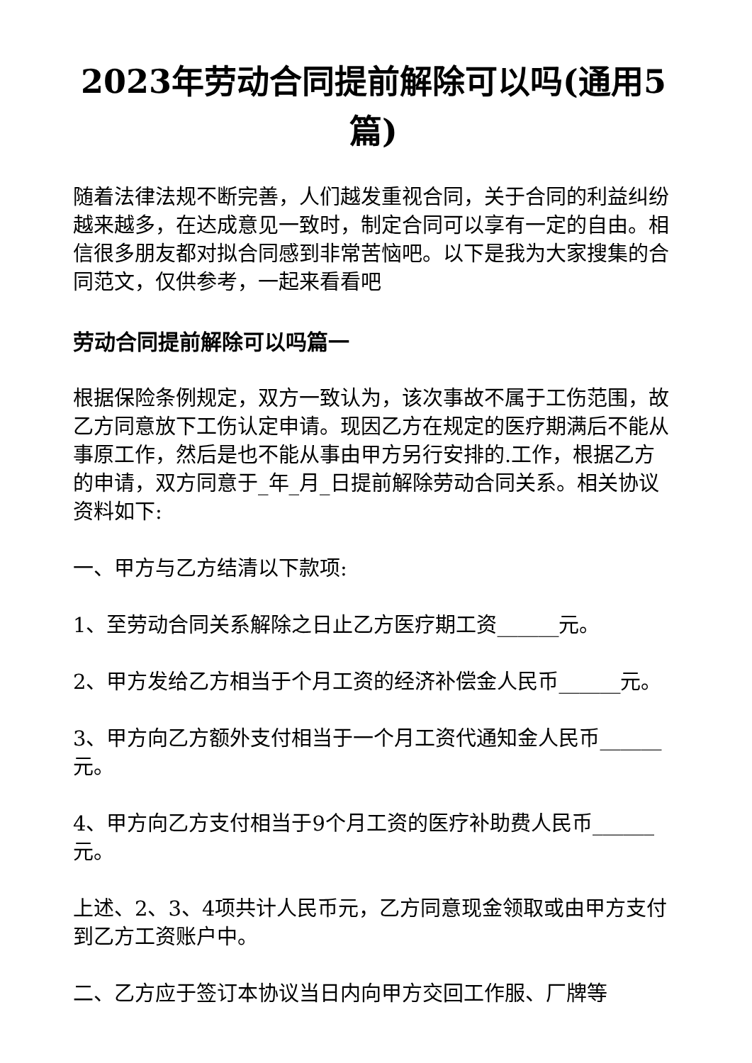2023年劳动合同提前解除可以吗(通用5篇)
随着法律法规不断完善，人们越发重视合同，关于合同的利益纠纷越来越多，在达成意见一致时，制定合同可以享有一定的自由。相信很多朋友都对拟合同感到非常苦恼吧。以下是我为大家搜集的合同范文，仅供参考，一起来看看吧
劳动合同提前解除可以吗篇一
根据保险条例规定，双方一致认为，该次事故不属于工伤范围，故乙方同意放下工伤认定申请。现因乙方在规定的医疗期满后不能从事原工作，然后是也不能从事由甲方另行安排的.工作，根据乙方的申请，双方同意于_年_月_日提前解除劳动合同关系。相关协议资料如下:
一、甲方与乙方结清以下款项:
1、至劳动合同关系解除之日止乙方医疗期工资______元。
2、甲方发给乙方相当于个月工资的经济补偿金人民币______元。
3、甲方向乙方额外支付相当于一个月工资代通知金人民币______元。
4、甲方向乙方支付相当于9个月工资的医疗补助费人民币______元。
上述、2、3、4项共计人民币元，乙方同意现金领取或由甲方支付到乙方工资账户中。
二、乙方应于签订本协议当日内向甲方交回工作服、厂牌等